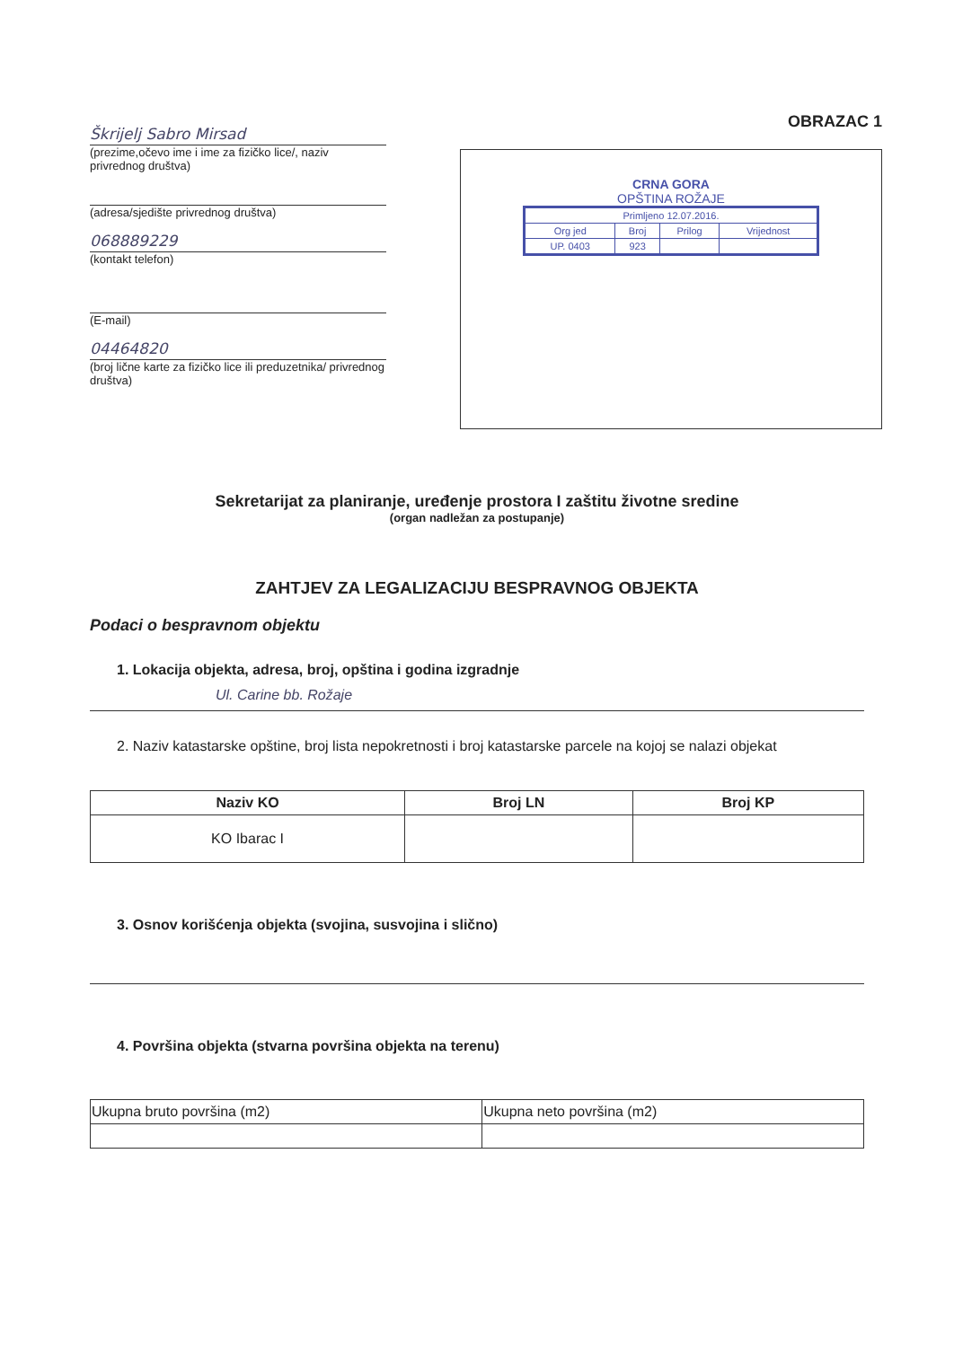Škrijelj Sabro Mirsad
(prezime,očevo ime i ime za fizičko lice/, naziv privrednog društva)
(adresa/sjedište privrednog društva)
068889229
(kontakt telefon)
(E-mail)
04464820
(broj lične karte za fizičko lice ili preduzetnika/ privrednog društva)
OBRAZAC 1
CRNA GORA
OPŠTINA ROŽAJE
| Primljeno 12.07.2016. | | | |
| Org jed | Broj | Prilog | Vrijednost |
| UP. 0403 | 923 | | |
Sekretarijat za planiranje, uređenje prostora I zaštitu životne sredine
(organ nadležan za postupanje)
ZAHTJEV ZA LEGALIZACIJU BESPRAVNOG OBJEKTA
Podaci o bespravnom objektu
1. Lokacija objekta, adresa, broj, opština i godina izgradnje
Ul. Carine bb. Rožaje
2. Naziv katastarske opštine, broj lista nepokretnosti i broj katastarske parcele na kojoj se nalazi objekat
| Naziv KO | Broj LN | Broj KP |
| --- | --- | --- |
| KO Ibarac I | | |
3. Osnov korišćenja objekta (svojina, susvojina i slično)
4. Površina objekta (stvarna površina objekta na terenu)
| Ukupna bruto površina (m2) | Ukupna neto površina (m2) |